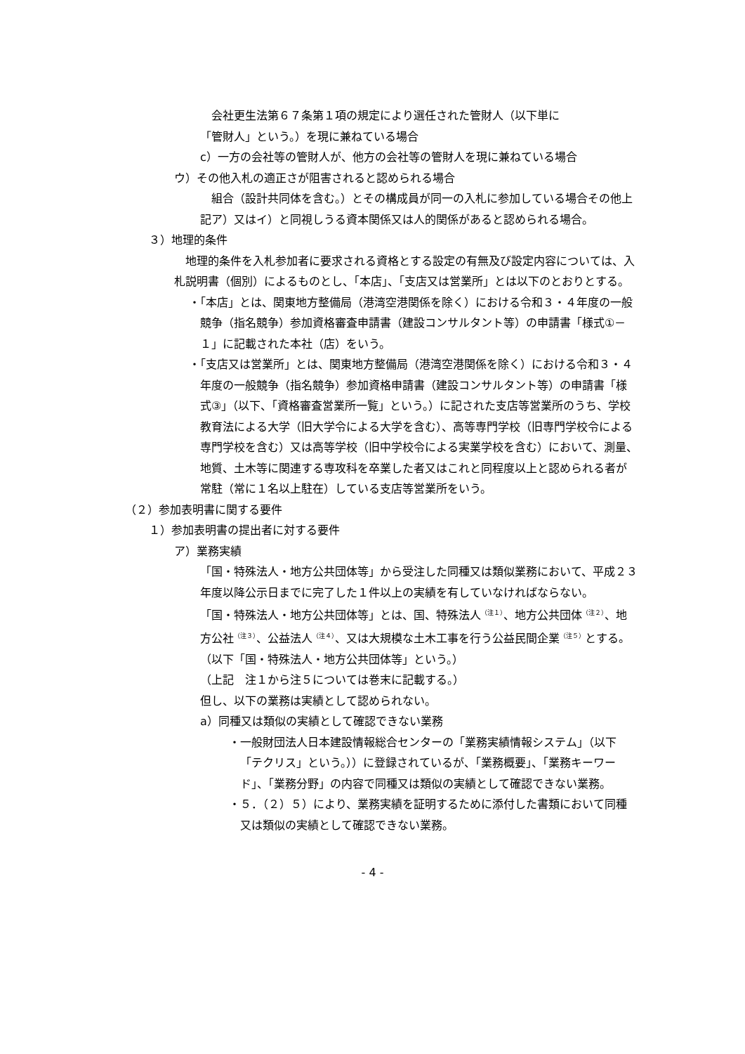会社更生法第６７条第１項の規定により選任された管財人（以下単に
「管財人」という。）を現に兼ねている場合
c）一方の会社等の管財人が、他方の会社等の管財人を現に兼ねている場合
ウ）その他入札の適正さが阻害されると認められる場合
　組合（設計共同体を含む。）とその構成員が同一の入札に参加している場合その他上記ア）又はイ）と同視しうる資本関係又は人的関係があると認められる場合。
３）地理的条件
　地理的条件を入札参加者に要求される資格とする設定の有無及び設定内容については、入札説明書（個別）によるものとし、「本店」、「支店又は営業所」とは以下のとおりとする。
・「本店」とは、関東地方整備局（港湾空港関係を除く）における令和３・４年度の一般競争（指名競争）参加資格審査申請書（建設コンサルタント等）の申請書「様式①－１」に記載された本社（店）をいう。
・「支店又は営業所」とは、関東地方整備局（港湾空港関係を除く）における令和３・４年度の一般競争（指名競争）参加資格申請書（建設コンサルタント等）の申請書「様式③」（以下、「資格審査営業所一覧」という。）に記された支店等営業所のうち、学校教育法による大学（旧大学令による大学を含む）、高等専門学校（旧専門学校令による専門学校を含む）又は高等学校（旧中学校令による実業学校を含む）において、測量、地質、土木等に関連する専攻科を卒業した者又はこれと同程度以上と認められる者が常駐（常に１名以上駐在）している支店等営業所をいう。
（２）参加表明書に関する要件
１）参加表明書の提出者に対する要件
ア）業務実績
「国・特殊法人・地方公共団体等」から受注した同種又は類似業務において、平成２３年度以降公示日までに完了した１件以上の実績を有していなければならない。
「国・特殊法人・地方公共団体等」とは、国、特殊法人<sup>（注１）</sup>、地方公共団体<sup>（注２）</sup>、地方公社<sup>（注３）</sup>、公益法人<sup>（注４）</sup>、又は大規模な土木工事を行う公益民間企業<sup>（注５）</sup>とする。（以下「国・特殊法人・地方公共団体等」という。）
（上記　注１から注５については巻末に記載する。）
但し、以下の業務は実績として認められない。
a）同種又は類似の実績として確認できない業務
・一般財団法人日本建設情報総合センターの「業務実績情報システム」（以下「テクリス」という。））に登録されているが、「業務概要」、「業務キーワード」、「業務分野」の内容で同種又は類似の実績として確認できない業務。
・５．（２）５）により、業務実績を証明するために添付した書類において同種又は類似の実績として確認できない業務。
- 4 -